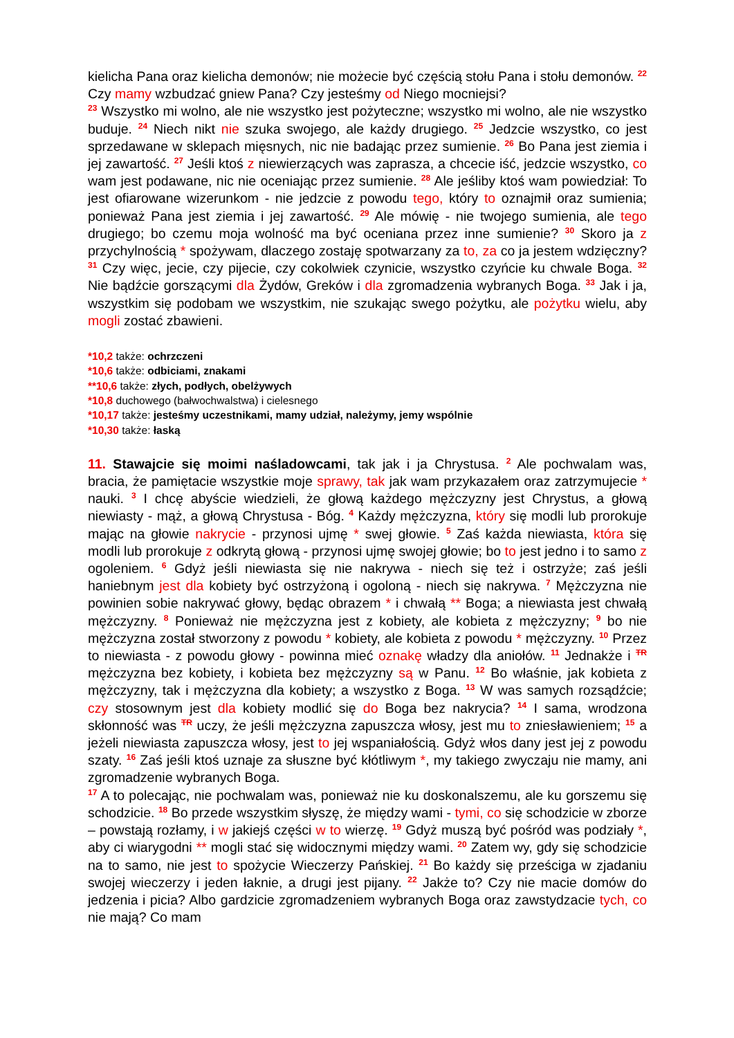kielicha Pana oraz kielicha demonów; nie możecie być częścią stołu Pana i stołu demonów. <sup>22</sup> Czy mamy wzbudzać gniew Pana? Czy jesteśmy od Niego mocniejsi?
<sup>23</sup> Wszystko mi wolno, ale nie wszystko jest pożyteczne; wszystko mi wolno, ale nie wszystko buduje. <sup>24</sup> Niech nikt nie szuka swojego, ale każdy drugiego. <sup>25</sup> Jedzcie wszystko, co jest sprzedawane w sklepach mięsnych, nic nie badając przez sumienie. <sup>26</sup> Bo Pana jest ziemia i jej zawartość. <sup>27</sup> Jeśli ktoś z niewierzących was zaprasza, a chcecie iść, jedzcie wszystko, co wam jest podawane, nic nie oceniając przez sumienie. <sup>28</sup> Ale jeśliby ktoś wam powiedział: To jest ofiarowane wizerunkom - nie jedzcie z powodu tego, który to oznajmił oraz sumienia; ponieważ Pana jest ziemia i jej zawartość. <sup>29</sup> Ale mówię - nie twojego sumienia, ale tego drugiego; bo czemu moja wolność ma być oceniana przez inne sumienie? <sup>30</sup> Skoro ja z przychylnością * spożywam, dlaczego zostaję spotwarzany za to, za co ja jestem wdzięczny? <sup>31</sup> Czy więc, jecie, czy pijecie, czy cokolwiek czynicie, wszystko czyńcie ku chwale Boga. <sup>32</sup> Nie bądźcie gorszącymi dla Żydów, Greków i dla zgromadzenia wybranych Boga. <sup>33</sup> Jak i ja, wszystkim się podobam we wszystkim, nie szukając swego pożytku, ale pożytku wielu, aby mogli zostać zbawieni.
*10,2 także: ochrzczeni
*10,6 także: odbiciami, znakami
**10,6 także: złych, podłych, obelżywych
*10,8 duchowego (bałwochwalstwa) i cielesnego
*10,17 także: jesteśmy uczestnikami, mamy udział, należymy, jemy wspólnie
*10,30 także: łaską
11. Stawajcie się moimi naśladowcami, tak jak i ja Chrystusa. <sup>2</sup> Ale pochwalam was, bracia, że pamiętacie wszystkie moje sprawy, tak jak wam przykazałem oraz zatrzymujecie * nauki. <sup>3</sup> I chcę abyście wiedzieli, że głową każdego mężczyzny jest Chrystus, a głową niewiasty - mąż, a głową Chrystusa - Bóg. <sup>4</sup> Każdy mężczyzna, który się modli lub prorokuje mając na głowie nakrycie - przynosi ujmę * swej głowie. <sup>5</sup> Zaś każda niewiasta, która się modli lub prorokuje z odkrytą głową - przynosi ujmę swojej głowie; bo to jest jedno i to samo z ogoleniem. <sup>6</sup> Gdyż jeśli niewiasta się nie nakrywa - niech się też i ostrzyże; zaś jeśli haniebnym jest dla kobiety być ostrzyżoną i ogoloną - niech się nakrywa. <sup>7</sup> Mężczyzna nie powinien sobie nakrywać głowy, będąc obrazem * i chwałą ** Boga; a niewiasta jest chwałą mężczyzny. <sup>8</sup> Ponieważ nie mężczyzna jest z kobiety, ale kobieta z mężczyzny; <sup>9</sup> bo nie mężczyzna został stworzony z powodu * kobiety, ale kobieta z powodu * mężczyzny. <sup>10</sup> Przez to niewiasta - z powodu głowy - powinna mieć oznakę władzy dla aniołów. <sup>11</sup> Jednakże i TR mężczyzna bez kobiety, i kobieta bez mężczyzny są w Panu. <sup>12</sup> Bo właśnie, jak kobieta z mężczyzny, tak i mężczyzna dla kobiety; a wszystko z Boga. <sup>13</sup> W was samych rozsądźcie; czy stosownym jest dla kobiety modlić się do Boga bez nakrycia? <sup>14</sup> I sama, wrodzona skłonność was TR uczy, że jeśli mężczyzna zapuszcza włosy, jest mu to zniesławieniem; <sup>15</sup> a jeżeli niewiasta zapuszcza włosy, jest to jej wspaniałością. Gdyż włos dany jest jej z powodu szaty. <sup>16</sup> Zaś jeśli ktoś uznaje za słuszne być kłótliwym *, my takiego zwyczaju nie mamy, ani zgromadzenie wybranych Boga.
<sup>17</sup> A to polecając, nie pochwalam was, ponieważ nie ku doskonalszemu, ale ku gorszemu się schodzicie. <sup>18</sup> Bo przede wszystkim słyszę, że między wami - tymi, co się schodzicie w zborze – powstają rozłamy, i w jakiejś części w to wierzę. <sup>19</sup> Gdyż muszą być pośród was podziały *, aby ci wiarygodni ** mogli stać się widocznymi między wami. <sup>20</sup> Zatem wy, gdy się schodzicie na to samo, nie jest to spożycie Wieczerzy Pańskiej. <sup>21</sup> Bo każdy się prześciga w zjadaniu swojej wieczerzy i jeden łaknie, a drugi jest pijany. <sup>22</sup> Jakże to? Czy nie macie domów do jedzenia i picia? Albo gardzicie zgromadzeniem wybranych Boga oraz zawstydzacie tych, co nie mają? Co mam